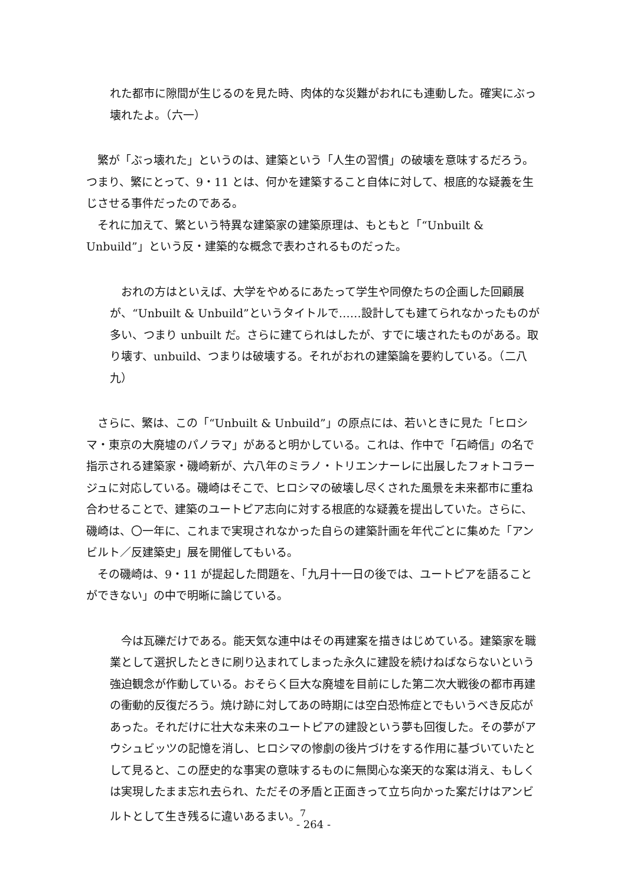れた都市に隙間が生じるのを見た時、肉体的な災難がおれにも連動した。確実にぶっ壊れたよ。（六一）
　繁が「ぶっ壊れた」というのは、建築という「人生の習慣」の破壊を意味するだろう。つまり、繁にとって、9・11 とは、何かを建築すること自体に対して、根底的な疑義を生じさせる事件だったのである。
　それに加えて、繁という特異な建築家の建築原理は、もともと「“Unbuilt & Unbuild”」という反・建築的な概念で表わされるものだった。
　おれの方はといえば、大学をやめるにあたって学生や同僚たちの企画した回顧展が、“Unbuilt & Unbuild”というタイトルで……設計しても建てられなかったものが多い、つまり unbuilt だ。さらに建てられはしたが、すでに壊されたものがある。取り壊す、unbuild、つまりは破壊する。それがおれの建築論を要約している。（二八九）
　さらに、繁は、この「“Unbuilt & Unbuild”」の原点には、若いときに見た「ヒロシマ・東京の大廃墟のパノラマ」があると明かしている。これは、作中で「石崎信」の名で指示される建築家・磯崎新が、六八年のミラノ・トリエンナーレに出展したフォトコラージュに対応している。磯崎はそこで、ヒロシマの破壊し尽くされた風景を未来都市に重ね合わせることで、建築のユートピア志向に対する根底的な疑義を提出していた。さらに、磯崎は、〇一年に、これまで実現されなかった自らの建築計画を年代ごとに集めた「アンビルト／反建築史」展を開催してもいる。
　その磯崎は、9・11 が提起した問題を、「九月十一日の後では、ユートピアを語ることができない」の中で明晰に論じている。
　今は瓦礫だけである。能天気な連中はその再建案を描きはじめている。建築家を職業として選択したときに刷り込まれてしまった永久に建設を続けねばならないという強迫観念が作動している。おそらく巨大な廃墟を目前にした第二次大戦後の都市再建の衝動的反復だろう。焼け跡に対してあの時期には空白恐怖症とでもいうべき反応があった。それだけに壮大な未来のユートピアの建設という夢も回復した。その夢がアウシュビッツの記憶を消し、ヒロシマの惨劇の後片づけをする作用に基づいていたとして見ると、この歴史的な事実の意味するものに無関心な楽天的な案は消え、もしくは実現したまま忘れ去られ、ただその矛盾と正面きって立ち向かった案だけはアンビルトとして生き残るに違いあるまい。<sup>7</sup>
- 264 -